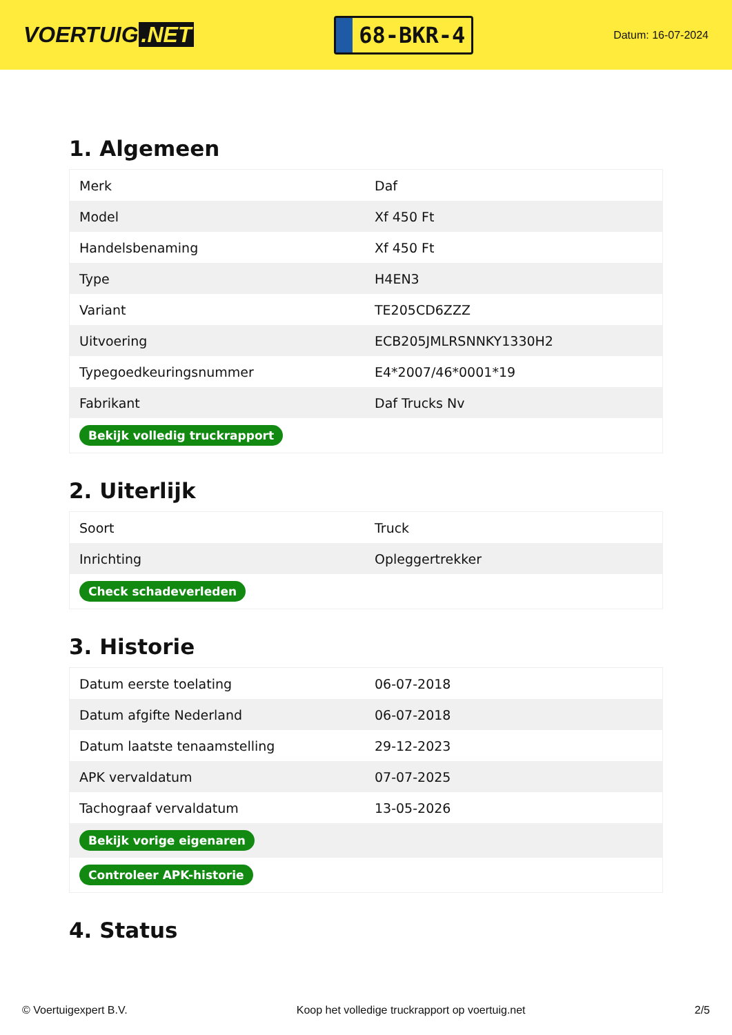VOERTUIG.NET
68-BKR-4
Datum: 16-07-2024
1. Algemeen
| Merk | Daf |
| Model | Xf 450 Ft |
| Handelsbenaming | Xf 450 Ft |
| Type | H4EN3 |
| Variant | TE205CD6ZZZ |
| Uitvoering | ECB205JMLRSNNKY1330H2 |
| Typegoedkeuringsnummer | E4*2007/46*0001*19 |
| Fabrikant | Daf Trucks Nv |
| Bekijk volledig truckrapport | |
2. Uiterlijk
| Soort | Truck |
| Inrichting | Opleggertrekker |
| Check schadeverleden | |
3. Historie
| Datum eerste toelating | 06-07-2018 |
| Datum afgifte Nederland | 06-07-2018 |
| Datum laatste tenaamstelling | 29-12-2023 |
| APK vervaldatum | 07-07-2025 |
| Tachograaf vervaldatum | 13-05-2026 |
| Bekijk vorige eigenaren | |
| Controleer APK-historie | |
4. Status
© Voertuigexpert B.V. Koop het volledige truckrapport op voertuig.net 2/5